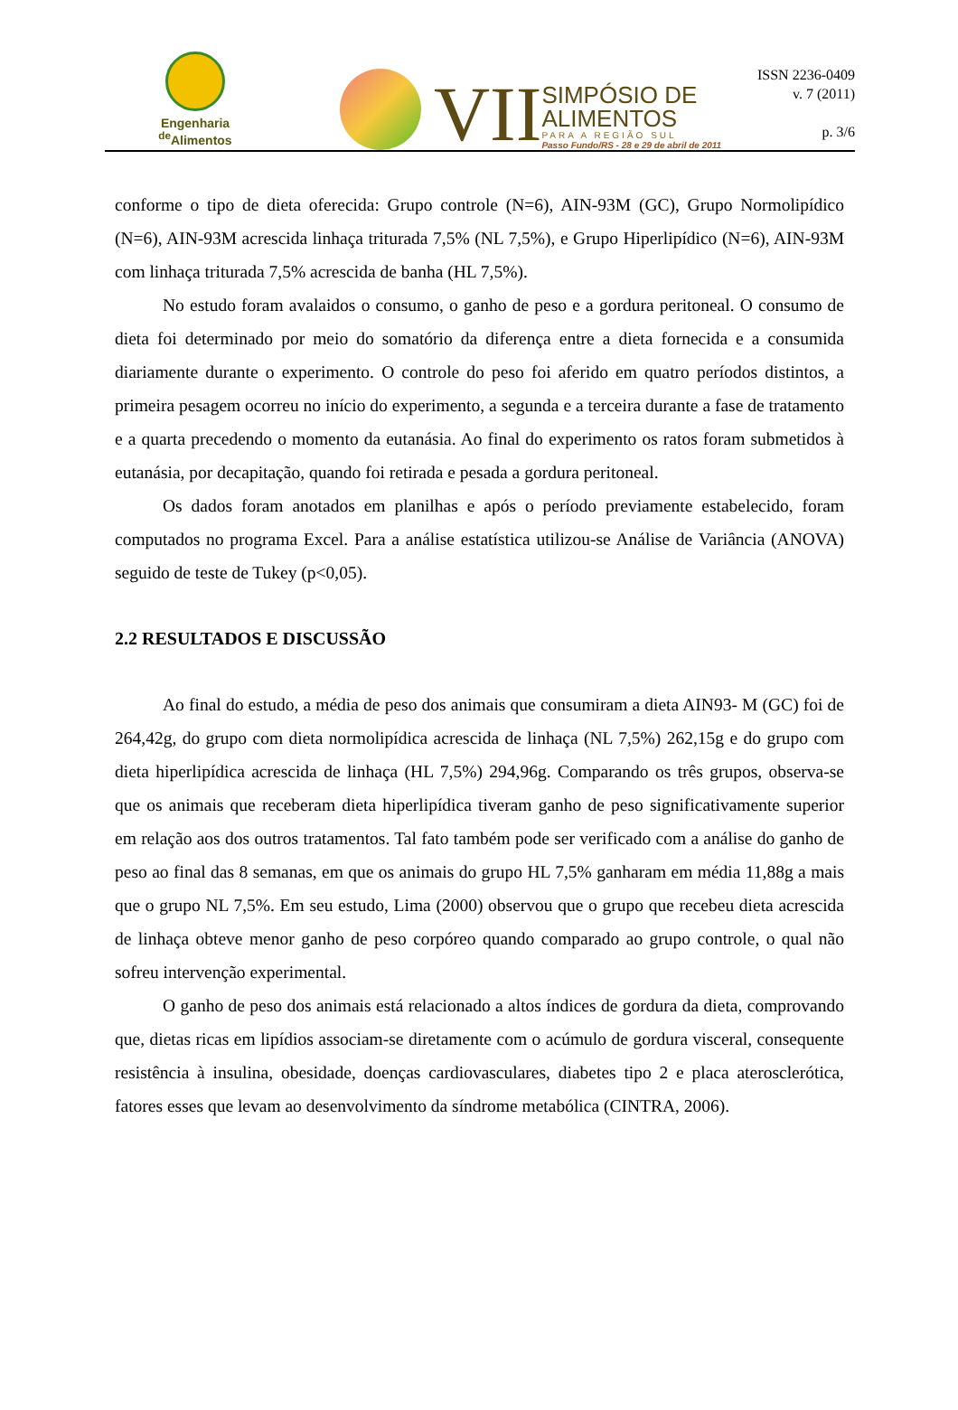Engenharia
<sup>de</sup>Alimentos
VII
SIMPÓSIO DE
ALIMENTOS
PARA A REGIÃO SUL
Passo Fundo/RS - 28 e 29 de abril de 2011
ISSN 2236-0409
v. 7 (2011)
p. 3/6
conforme o tipo de dieta oferecida: Grupo controle (N=6), AIN-93M (GC), Grupo Normolipídico (N=6), AIN-93M acrescida linhaça triturada 7,5% (NL 7,5%), e Grupo Hiperlipídico (N=6), AIN-93M com linhaça triturada 7,5% acrescida de banha (HL 7,5%).
No estudo foram avalaidos o consumo, o ganho de peso e a gordura peritoneal. O consumo de dieta foi determinado por meio do somatório da diferença entre a dieta fornecida e a consumida diariamente durante o experimento. O controle do peso foi aferido em quatro períodos distintos, a primeira pesagem ocorreu no início do experimento, a segunda e a terceira durante a fase de tratamento e a quarta precedendo o momento da eutanásia. Ao final do experimento os ratos foram submetidos à eutanásia, por decapitação, quando foi retirada e pesada a gordura peritoneal.
Os dados foram anotados em planilhas e após o período previamente estabelecido, foram computados no programa Excel. Para a análise estatística utilizou-se Análise de Variância (ANOVA) seguido de teste de Tukey (p<0,05).
2.2 RESULTADOS E DISCUSSÃO
Ao final do estudo, a média de peso dos animais que consumiram a dieta AIN93- M (GC) foi de 264,42g, do grupo com dieta normolipídica acrescida de linhaça (NL 7,5%) 262,15g e do grupo com dieta hiperlipídica acrescida de linhaça (HL 7,5%) 294,96g. Comparando os três grupos, observa-se que os animais que receberam dieta hiperlipídica tiveram ganho de peso significativamente superior em relação aos dos outros tratamentos. Tal fato também pode ser verificado com a análise do ganho de peso ao final das 8 semanas, em que os animais do grupo HL 7,5% ganharam em média 11,88g a mais que o grupo NL 7,5%. Em seu estudo, Lima (2000) observou que o grupo que recebeu dieta acrescida de linhaça obteve menor ganho de peso corpóreo quando comparado ao grupo controle, o qual não sofreu intervenção experimental.
O ganho de peso dos animais está relacionado a altos índices de gordura da dieta, comprovando que, dietas ricas em lipídios associam-se diretamente com o acúmulo de gordura visceral, consequente resistência à insulina, obesidade, doenças cardiovasculares, diabetes tipo 2 e placa aterosclerótica, fatores esses que levam ao desenvolvimento da síndrome metabólica (CINTRA, 2006).